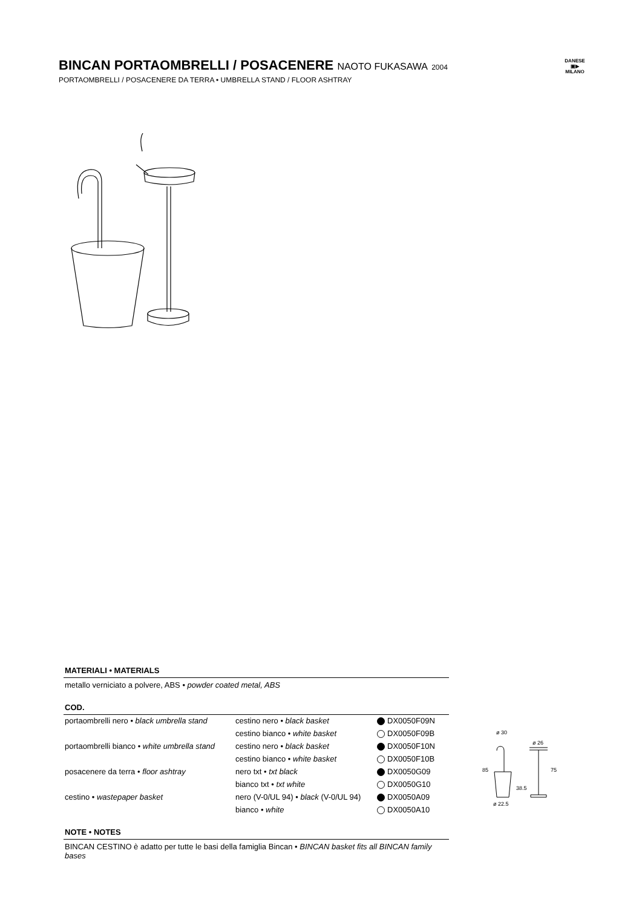BINCAN PORTAOMBRELLI / POSACENERE NAOTO FUKASAWA 2004
PORTAOMBRELLI / POSACENERE DA TERRA • UMBRELLA STAND / FLOOR ASHTRAY
DANESE
▣▶
MILANO
MATERIALI • MATERIALS
metallo verniciato a polvere, ABS • powder coated metal, ABS
COD.
| portaombrelli nero • black umbrella stand | cestino nero • black basket | | DX0050F09N |
| | cestino bianco • white basket | | DX0050F09B |
| portaombrelli bianco • white umbrella stand | cestino nero • black basket | | DX0050F10N |
| | cestino bianco • white basket | | DX0050F10B |
| posacenere da terra • floor ashtray | nero txt • txt black | | DX0050G09 |
| | bianco txt • txt white | | DX0050G10 |
| cestino • wastepaper basket | nero (V-0/UL 94) • black (V-0/UL 94) | | DX0050A09 |
| | bianco • white | | DX0050A10 |
NOTE • NOTES
BINCAN CESTINO è adatto per tutte le basi della famiglia Bincan • BINCAN basket fits all BINCAN family bases
ø 30
ø 26
85
38.5
75
ø 22.5